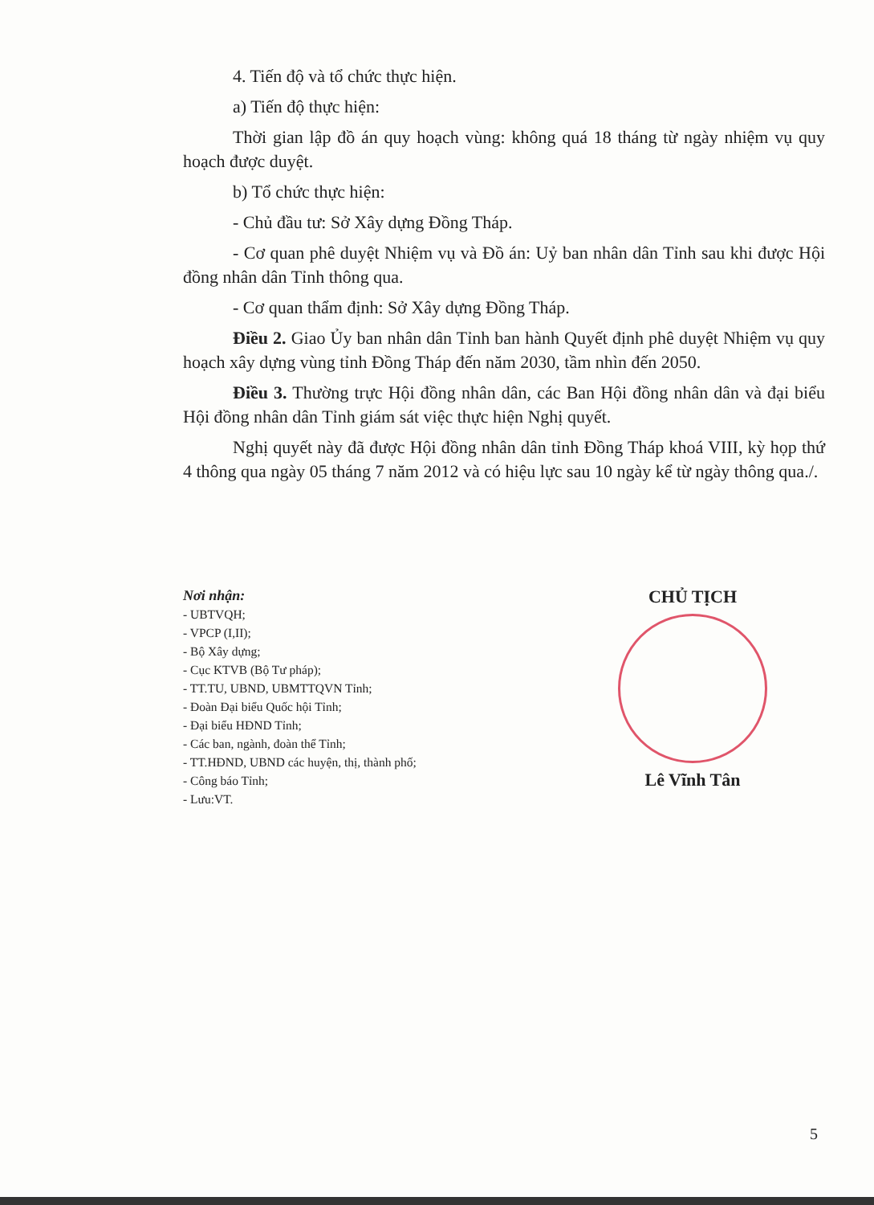4. Tiến độ và tổ chức thực hiện.
a) Tiến độ thực hiện:
Thời gian lập đồ án quy hoạch vùng: không quá 18 tháng từ ngày nhiệm vụ quy hoạch được duyệt.
b) Tổ chức thực hiện:
- Chủ đầu tư: Sở Xây dựng Đồng Tháp.
- Cơ quan phê duyệt Nhiệm vụ và Đồ án: Uỷ ban nhân dân Tỉnh sau khi được Hội đồng nhân dân Tỉnh thông qua.
- Cơ quan thẩm định: Sở Xây dựng Đồng Tháp.
Điều 2. Giao Ủy ban nhân dân Tỉnh ban hành Quyết định phê duyệt Nhiệm vụ quy hoạch xây dựng vùng tỉnh Đồng Tháp đến năm 2030, tầm nhìn đến 2050.
Điều 3. Thường trực Hội đồng nhân dân, các Ban Hội đồng nhân dân và đại biểu Hội đồng nhân dân Tỉnh giám sát việc thực hiện Nghị quyết.
Nghị quyết này đã được Hội đồng nhân dân tỉnh Đồng Tháp khoá VIII, kỳ họp thứ 4 thông qua ngày 05 tháng 7 năm 2012 và có hiệu lực sau 10 ngày kể từ ngày thông qua./.
Nơi nhận:
- UBTVQH;
- VPCP (I,II);
- Bộ Xây dựng;
- Cục KTVB (Bộ Tư pháp);
- TT.TU, UBND, UBMTTQVN Tỉnh;
- Đoàn Đại biểu Quốc hội Tỉnh;
- Đại biểu HĐND Tỉnh;
- Các ban, ngành, đoàn thể Tỉnh;
- TT.HĐND, UBND các huyện, thị, thành phố;
- Công báo Tỉnh;
- Lưu:VT.
CHỦ TỊCH
Lê Vĩnh Tân
5